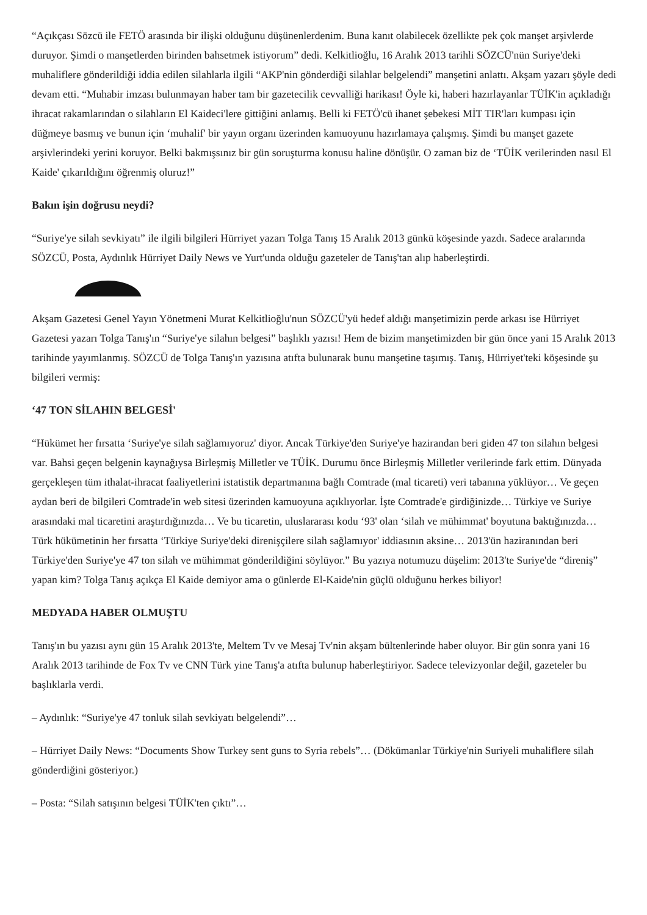“Açıkçası Sözcü ile FETÖ arasında bir ilişki olduğunu düşünenlerdenim. Buna kanıt olabilecek özellikte pek çok manşet arşivlerde duruyor. Şimdi o manşetlerden birinden bahsetmek istiyorum” dedi. Kelkitlioğlu, 16 Aralık 2013 tarihli SÖZCÜ'nün Suriye'deki muhaliflere gönderildiği iddia edilen silahlarla ilgili “AKP'nin gönderdiği silahlar belgelendi” manşetini anlattı. Akşam yazarı şöyle dedi devam etti. “Muhabir imzası bulunmayan haber tam bir gazetecilik cevvalliği harikası! Öyle ki, haberi hazırlayanlar TÜİK'in açıkladığı ihracat rakamlarından o silahların El Kaideci'lere gittiğini anlamış. Belli ki FETÖ'cü ihanet şebekesi MİT TIR'ları kumpası için düğmeye basmış ve bunun için ‘muhalif' bir yayın organı üzerinden kamuoyunu hazırlamaya çalışmış. Şimdi bu manşet gazete arşivlerindeki yerini koruyor. Belki bakmışsınız bir gün soruşturma konusu haline dönüşür. O zaman biz de ‘TÜİK verilerinden nasıl El Kaide' çıkarıldığını öğrenmiş oluruz!”
Bakın işin doğrusu neydi?
“Suriye'ye silah sevkiyatı” ile ilgili bilgileri Hürriyet yazarı Tolga Tanış 15 Aralık 2013 günkü köşesinde yazdı. Sadece aralarında SÖZCÜ, Posta, Aydınlık Hürriyet Daily News ve Yurt'unda olduğu gazeteler de Tanış'tan alıp haberleştirdi.
Akşam Gazetesi Genel Yayın Yönetmeni Murat Kelkitlioğlu'nun SÖZCÜ'yü hedef aldığı manşetimizin perde arkası ise Hürriyet Gazetesi yazarı Tolga Tanış'ın “Suriye'ye silahın belgesi” başlıklı yazısı! Hem de bizim manşetimizden bir gün önce yani 15 Aralık 2013 tarihinde yayımlanmış. SÖZCÜ de Tolga Tanış'ın yazısına atıfta bulunarak bunu manşetine taşımış. Tanış, Hürriyet'teki köşesinde şu bilgileri vermiş:
‘47 TON SİLAHIN BELGESİ'
“Hükümet her fırsatta ‘Suriye'ye silah sağlamıyoruz' diyor. Ancak Türkiye'den Suriye'ye hazirandan beri giden 47 ton silahın belgesi var. Bahsi geçen belgenin kaynağıysa Birleşmiş Milletler ve TÜİK. Durumu önce Birleşmiş Milletler verilerinde fark ettim. Dünyada gerçekleşen tüm ithalat-ihracat faaliyetlerini istatistik departmanına bağlı Comtrade (mal ticareti) veri tabanına yüklüyor… Ve geçen aydan beri de bilgileri Comtrade'in web sitesi üzerinden kamuoyuna açıklıyorlar. İşte Comtrade'e girdiğinizde… Türkiye ve Suriye arasındaki mal ticaretini araştırdığınızda… Ve bu ticaretin, uluslararası kodu ‘93' olan ‘silah ve mühimmat' boyutuna baktığınızda… Türk hükümetinin her fırsatta ‘Türkiye Suriye'deki direnişçilere silah sağlamıyor' iddiasının aksine… 2013'ün haziranından beri Türkiye'den Suriye'ye 47 ton silah ve mühimmat gönderildiğini söylüyor.” Bu yazıya notumuzu düşelim: 2013'te Suriye'de “direniş” yapan kim? Tolga Tanış açıkça El Kaide demiyor ama o günlerde El-Kaide'nin güçlü olduğunu herkes biliyor!
MEDYADA HABER OLMUŞTU
Tanış'ın bu yazısı aynı gün 15 Aralık 2013'te, Meltem Tv ve Mesaj Tv'nin akşam bültenlerinde haber oluyor. Bir gün sonra yani 16 Aralık 2013 tarihinde de Fox Tv ve CNN Türk yine Tanış'a atıfta bulunup haberleştiriyor. Sadece televizyonlar değil, gazeteler bu başlıklarla verdi.
– Aydınlık: “Suriye'ye 47 tonluk silah sevkiyatı belgelendi”…
– Hürriyet Daily News: “Documents Show Turkey sent guns to Syria rebels”… (Dökümanlar Türkiye'nin Suriyeli muhaliflere silah gönderdiğini gösteriyor.)
– Posta: “Silah satışının belgesi TÜİK'ten çıktı”…